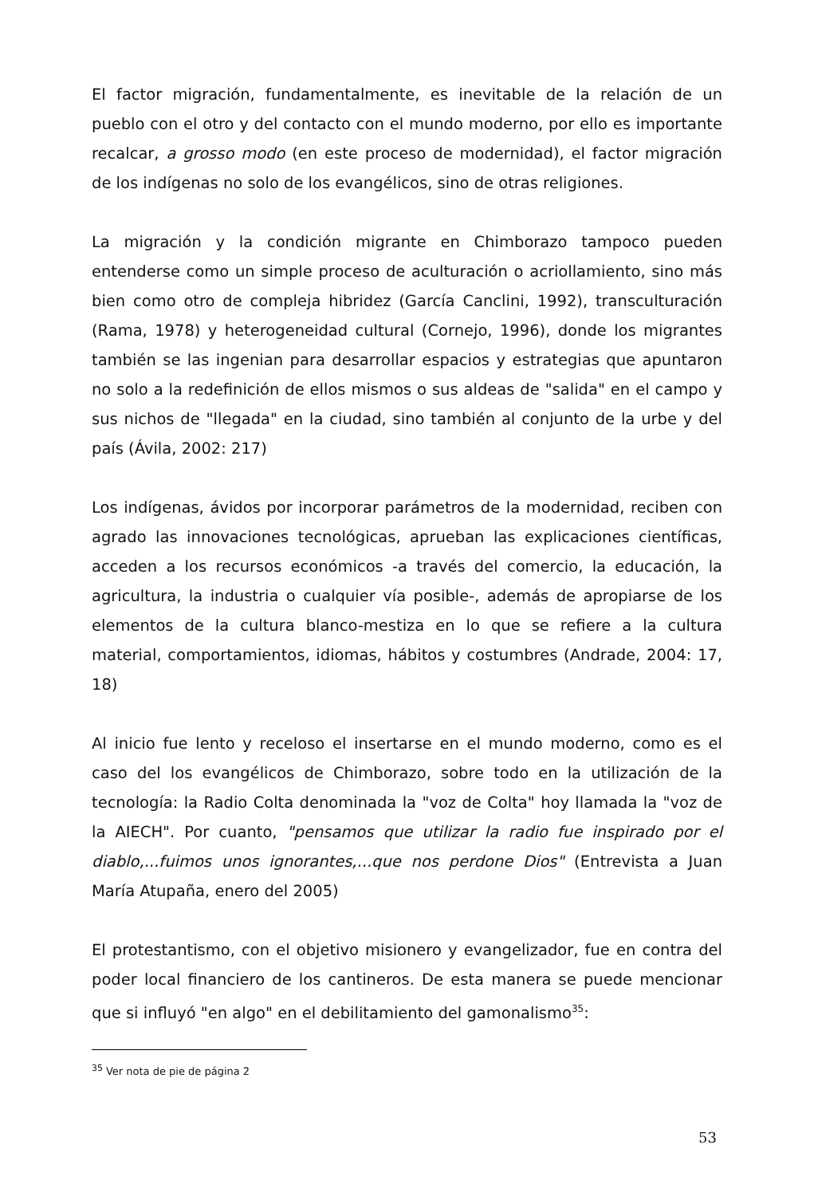El factor migración, fundamentalmente, es inevitable de la relación de un pueblo con el otro y del contacto con el mundo moderno, por ello es importante recalcar, a grosso modo (en este proceso de modernidad), el factor migración de los indígenas no solo de los evangélicos, sino de otras religiones.
La migración y la condición migrante en Chimborazo tampoco pueden entenderse como un simple proceso de aculturación o acriollamiento, sino más bien como otro de compleja hibridez (García Canclini, 1992), transculturación (Rama, 1978) y heterogeneidad cultural (Cornejo, 1996), donde los migrantes también se las ingenian para desarrollar espacios y estrategias que apuntaron no solo a la redefinición de ellos mismos o sus aldeas de "salida" en el campo y sus nichos de "llegada" en la ciudad, sino también al conjunto de la urbe y del país (Ávila, 2002: 217)
Los indígenas, ávidos por incorporar parámetros de la modernidad, reciben con agrado las innovaciones tecnológicas, aprueban las explicaciones científicas, acceden a los recursos económicos -a través del comercio, la educación, la agricultura, la industria o cualquier vía posible-, además de apropiarse de los elementos de la cultura blanco-mestiza en lo que se refiere a la cultura material, comportamientos, idiomas, hábitos y costumbres (Andrade, 2004: 17, 18)
Al inicio fue lento y receloso el insertarse en el mundo moderno, como es el caso del los evangélicos de Chimborazo, sobre todo en la utilización de la tecnología: la Radio Colta denominada la "voz de Colta" hoy llamada la "voz de la AIECH". Por cuanto, "pensamos que utilizar la radio fue inspirado por el diablo,...fuimos unos ignorantes,...que nos perdone Dios" (Entrevista a Juan María Atupaña, enero del 2005)
El protestantismo, con el objetivo misionero y evangelizador, fue en contra del poder local financiero de los cantineros. De esta manera se puede mencionar que si influyó "en algo" en el debilitamiento del gamonalismo<sup>35</sup>:
<sup>35</sup> Ver nota de pie de página 2
53